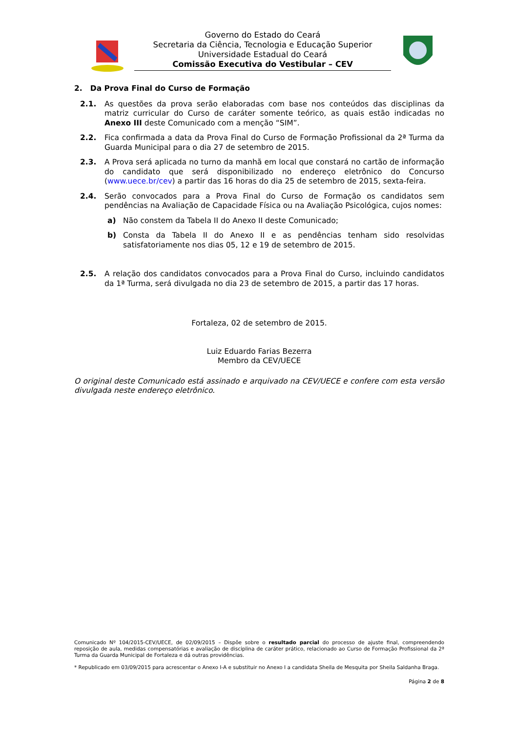Governo do Estado do Ceará
Secretaria da Ciência, Tecnologia e Educação Superior
Universidade Estadual do Ceará
Comissão Executiva do Vestibular – CEV
2. Da Prova Final do Curso de Formação
2.1. As questões da prova serão elaboradas com base nos conteúdos das disciplinas da matriz curricular do Curso de caráter somente teórico, as quais estão indicadas no Anexo III deste Comunicado com a menção “SIM”.
2.2. Fica confirmada a data da Prova Final do Curso de Formação Profissional da 2ª Turma da Guarda Municipal para o dia 27 de setembro de 2015.
2.3. A Prova será aplicada no turno da manhã em local que constará no cartão de informação do candidato que será disponibilizado no endereço eletrônico do Concurso (www.uece.br/cev) a partir das 16 horas do dia 25 de setembro de 2015, sexta-feira.
2.4. Serão convocados para a Prova Final do Curso de Formação os candidatos sem pendências na Avaliação de Capacidade Física ou na Avaliação Psicológica, cujos nomes:
a) Não constem da Tabela II do Anexo II deste Comunicado;
b) Consta da Tabela II do Anexo II e as pendências tenham sido resolvidas satisfatoriamente nos dias 05, 12 e 19 de setembro de 2015.
2.5. A relação dos candidatos convocados para a Prova Final do Curso, incluindo candidatos da 1ª Turma, será divulgada no dia 23 de setembro de 2015, a partir das 17 horas.
Fortaleza, 02 de setembro de 2015.
Luiz Eduardo Farias Bezerra
Membro da CEV/UECE
O original deste Comunicado está assinado e arquivado na CEV/UECE e confere com esta versão divulgada neste endereço eletrônico.
Comunicado Nº 104/2015-CEV/UECE, de 02/09/2015 – Dispõe sobre o resultado parcial do processo de ajuste final, compreendendo reposição de aula, medidas compensatórias e avaliação de disciplina de caráter prático, relacionado ao Curso de Formação Profissional da 2ª Turma da Guarda Municipal de Fortaleza e dá outras providências.
* Republicado em 03/09/2015 para acrescentar o Anexo I-A e substituir no Anexo I a candidata Sheila de Mesquita por Sheila Saldanha Braga.
Página 2 de 8